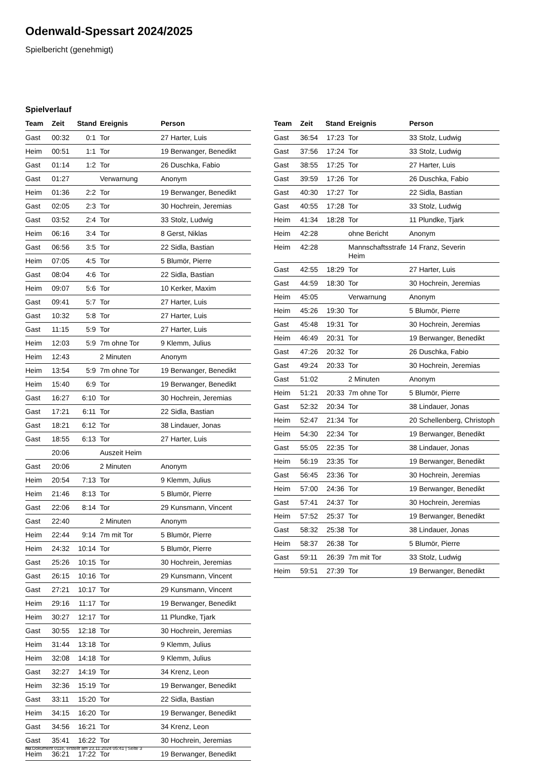Odenwald-Spessart 2024/2025
Spielbericht (genehmigt)
Spielverlauf
| Team | Zeit | Stand | Ereignis | Person |
| --- | --- | --- | --- | --- |
| Gast | 00:32 | 0:1 | Tor | 27 Harter, Luis |
| Heim | 00:51 | 1:1 | Tor | 19 Berwanger, Benedikt |
| Gast | 01:14 | 1:2 | Tor | 26 Duschka, Fabio |
| Gast | 01:27 | | Verwarnung | Anonym |
| Heim | 01:36 | 2:2 | Tor | 19 Berwanger, Benedikt |
| Gast | 02:05 | 2:3 | Tor | 30 Hochrein, Jeremias |
| Gast | 03:52 | 2:4 | Tor | 33 Stolz, Ludwig |
| Heim | 06:16 | 3:4 | Tor | 8 Gerst, Niklas |
| Gast | 06:56 | 3:5 | Tor | 22 Sidla, Bastian |
| Heim | 07:05 | 4:5 | Tor | 5 Blumör, Pierre |
| Gast | 08:04 | 4:6 | Tor | 22 Sidla, Bastian |
| Heim | 09:07 | 5:6 | Tor | 10 Kerker, Maxim |
| Gast | 09:41 | 5:7 | Tor | 27 Harter, Luis |
| Gast | 10:32 | 5:8 | Tor | 27 Harter, Luis |
| Gast | 11:15 | 5:9 | Tor | 27 Harter, Luis |
| Heim | 12:03 | 5:9 | 7m ohne Tor | 9 Klemm, Julius |
| Heim | 12:43 | | 2 Minuten | Anonym |
| Heim | 13:54 | 5:9 | 7m ohne Tor | 19 Berwanger, Benedikt |
| Heim | 15:40 | 6:9 | Tor | 19 Berwanger, Benedikt |
| Gast | 16:27 | 6:10 | Tor | 30 Hochrein, Jeremias |
| Gast | 17:21 | 6:11 | Tor | 22 Sidla, Bastian |
| Gast | 18:21 | 6:12 | Tor | 38 Lindauer, Jonas |
| Gast | 18:55 | 6:13 | Tor | 27 Harter, Luis |
| | 20:06 | | Auszeit Heim | |
| Gast | 20:06 | | 2 Minuten | Anonym |
| Heim | 20:54 | 7:13 | Tor | 9 Klemm, Julius |
| Heim | 21:46 | 8:13 | Tor | 5 Blumör, Pierre |
| Gast | 22:06 | 8:14 | Tor | 29 Kunsmann, Vincent |
| Gast | 22:40 | | 2 Minuten | Anonym |
| Heim | 22:44 | 9:14 | 7m mit Tor | 5 Blumör, Pierre |
| Heim | 24:32 | 10:14 | Tor | 5 Blumör, Pierre |
| Gast | 25:26 | 10:15 | Tor | 30 Hochrein, Jeremias |
| Gast | 26:15 | 10:16 | Tor | 29 Kunsmann, Vincent |
| Gast | 27:21 | 10:17 | Tor | 29 Kunsmann, Vincent |
| Heim | 29:16 | 11:17 | Tor | 19 Berwanger, Benedikt |
| Heim | 30:27 | 12:17 | Tor | 11 Plundke, Tjark |
| Gast | 30:55 | 12:18 | Tor | 30 Hochrein, Jeremias |
| Heim | 31:44 | 13:18 | Tor | 9 Klemm, Julius |
| Heim | 32:08 | 14:18 | Tor | 9 Klemm, Julius |
| Gast | 32:27 | 14:19 | Tor | 34 Krenz, Leon |
| Heim | 32:36 | 15:19 | Tor | 19 Berwanger, Benedikt |
| Gast | 33:11 | 15:20 | Tor | 22 Sidla, Bastian |
| Heim | 34:15 | 16:20 | Tor | 19 Berwanger, Benedikt |
| Gast | 34:56 | 16:21 | Tor | 34 Krenz, Leon |
| Gast | 35:41 | 16:22 | Tor | 30 Hochrein, Jeremias |
| Heim | 36:21 | 17:22 | Tor | 19 Berwanger, Benedikt |
| Team | Zeit | Stand | Ereignis | Person |
| --- | --- | --- | --- | --- |
| Gast | 36:54 | 17:23 | Tor | 33 Stolz, Ludwig |
| Gast | 37:56 | 17:24 | Tor | 33 Stolz, Ludwig |
| Gast | 38:55 | 17:25 | Tor | 27 Harter, Luis |
| Gast | 39:59 | 17:26 | Tor | 26 Duschka, Fabio |
| Gast | 40:30 | 17:27 | Tor | 22 Sidla, Bastian |
| Gast | 40:55 | 17:28 | Tor | 33 Stolz, Ludwig |
| Heim | 41:34 | 18:28 | Tor | 11 Plundke, Tjark |
| Heim | 42:28 | | ohne Bericht | Anonym |
| Heim | 42:28 | | Mannschaftsstrafe Heim | 14 Franz, Severin |
| Gast | 42:55 | 18:29 | Tor | 27 Harter, Luis |
| Gast | 44:59 | 18:30 | Tor | 30 Hochrein, Jeremias |
| Heim | 45:05 | | Verwarnung | Anonym |
| Heim | 45:26 | 19:30 | Tor | 5 Blumör, Pierre |
| Gast | 45:48 | 19:31 | Tor | 30 Hochrein, Jeremias |
| Heim | 46:49 | 20:31 | Tor | 19 Berwanger, Benedikt |
| Gast | 47:26 | 20:32 | Tor | 26 Duschka, Fabio |
| Gast | 49:24 | 20:33 | Tor | 30 Hochrein, Jeremias |
| Gast | 51:02 | | 2 Minuten | Anonym |
| Heim | 51:21 | 20:33 | 7m ohne Tor | 5 Blumör, Pierre |
| Gast | 52:32 | 20:34 | Tor | 38 Lindauer, Jonas |
| Heim | 52:47 | 21:34 | Tor | 20 Schellenberg, Christoph |
| Heim | 54:30 | 22:34 | Tor | 19 Berwanger, Benedikt |
| Gast | 55:05 | 22:35 | Tor | 38 Lindauer, Jonas |
| Heim | 56:19 | 23:35 | Tor | 19 Berwanger, Benedikt |
| Gast | 56:45 | 23:36 | Tor | 30 Hochrein, Jeremias |
| Heim | 57:00 | 24:36 | Tor | 19 Berwanger, Benedikt |
| Gast | 57:41 | 24:37 | Tor | 30 Hochrein, Jeremias |
| Heim | 57:52 | 25:37 | Tor | 19 Berwanger, Benedikt |
| Gast | 58:32 | 25:38 | Tor | 38 Lindauer, Jonas |
| Heim | 58:37 | 26:38 | Tor | 5 Blumör, Pierre |
| Gast | 59:11 | 26:39 | 7m mit Tor | 33 Stolz, Ludwig |
| Heim | 59:51 | 27:39 | Tor | 19 Berwanger, Benedikt |
nu.Dokument 011e, erstellt am 23.11.2024 05:41 | Seite 3